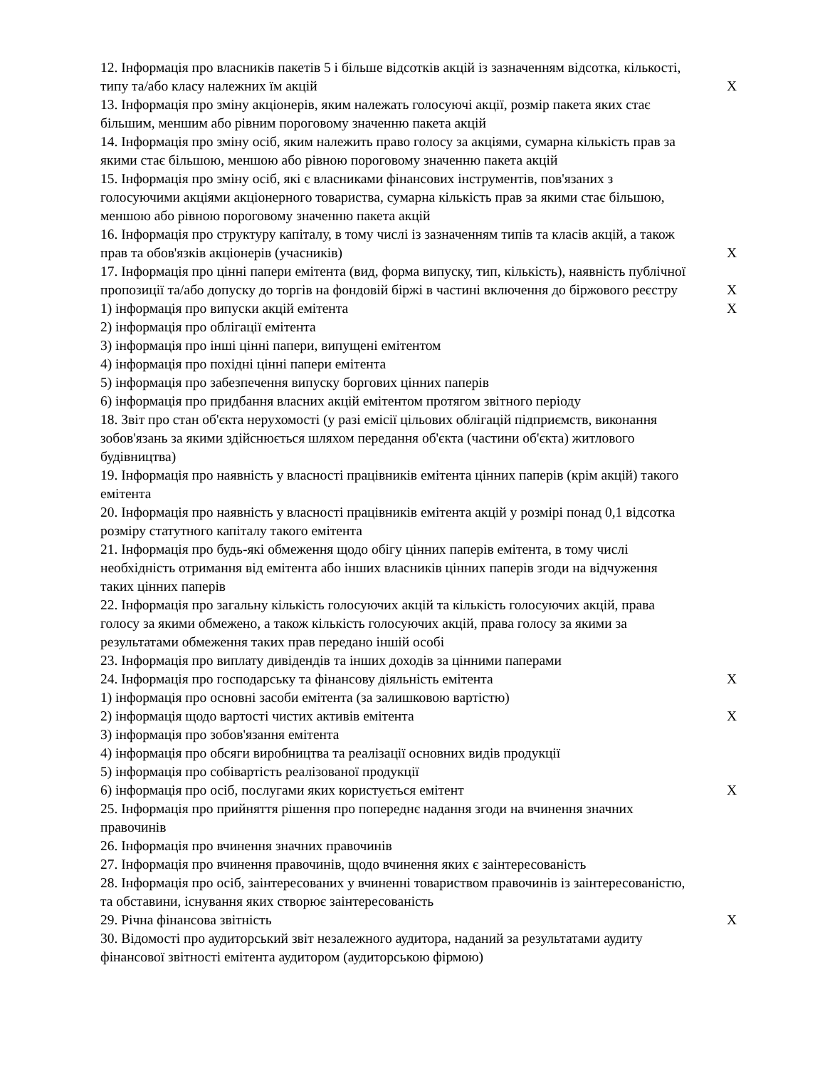| 12. Інформація про власників пакетів 5 і більше відсотків акцій із зазначенням відсотка, кількості, типу та/або класу належних їм акцій | X |
| 13. Інформація про зміну акціонерів, яким належать голосуючі акції, розмір пакета яких стає більшим, меншим або рівним пороговому значенню пакета акцій | |
| 14. Інформація про зміну осіб, яким належить право голосу за акціями, сумарна кількість прав за якими стає більшою, меншою або рівною пороговому значенню пакета акцій | |
| 15. Інформація про зміну осіб, які є власниками фінансових інструментів, пов'язаних з голосуючими акціями акціонерного товариства, сумарна кількість прав за якими стає більшою, меншою або рівною пороговому значенню пакета акцій | |
| 16. Інформація про структуру капіталу, в тому числі із зазначенням типів та класів акцій, а також прав та обов'язків акціонерів (учасників) | X |
| 17. Інформація про цінні папери емітента (вид, форма випуску, тип, кількість), наявність публічної пропозиції та/або допуску до торгів на фондовій біржі в частині включення до біржового реєстру | X |
| 1) інформація про випуски акцій емітента | X |
| 2) інформація про облігації емітента | |
| 3) інформація про інші цінні папери, випущені емітентом | |
| 4) інформація про похідні цінні папери емітента | |
| 5) інформація про забезпечення випуску боргових цінних паперів | |
| 6) інформація про придбання власних акцій емітентом протягом звітного періоду | |
| 18. Звіт про стан об'єкта нерухомості (у разі емісії цільових облігацій підприємств, виконання зобов'язань за якими здійснюється шляхом передання об'єкта (частини об'єкта) житлового будівництва) | |
| 19. Інформація про наявність у власності працівників емітента цінних паперів (крім акцій) такого емітента | |
| 20. Інформація про наявність у власності працівників емітента акцій у розмірі понад 0,1 відсотка розміру статутного капіталу такого емітента | |
| 21. Інформація про будь-які обмеження щодо обігу цінних паперів емітента, в тому числі необхідність отримання від емітента або інших власників цінних паперів згоди на відчуження таких цінних паперів | |
| 22. Інформація про загальну кількість голосуючих акцій та кількість голосуючих акцій, права голосу за якими обмежено, а також кількість голосуючих акцій, права голосу за якими за результатами обмеження таких прав передано іншій особі | |
| 23. Інформація про виплату дивідендів та інших доходів за цінними паперами | |
| 24. Інформація про господарську та фінансову діяльність емітента | X |
| 1) інформація про основні засоби емітента (за залишковою вартістю) | |
| 2) інформація щодо вартості чистих активів емітента | X |
| 3) інформація про зобов'язання емітента | |
| 4) інформація про обсяги виробництва та реалізації основних видів продукції | |
| 5) інформація про собівартість реалізованої продукції | |
| 6) інформація про осіб, послугами яких користується емітент | X |
| 25. Інформація про прийняття рішення про попереднє надання згоди на вчинення значних правочинів | |
| 26. Інформація про вчинення значних правочинів | |
| 27. Інформація про вчинення правочинів, щодо вчинення яких є заінтересованість | |
| 28. Інформація про осіб, заінтересованих у вчиненні товариством правочинів із заінтересованістю, та обставини, існування яких створює заінтересованість | |
| 29. Річна фінансова звітність | X |
| 30. Відомості про аудиторський звіт незалежного аудитора, наданий за результатами аудиту фінансової звітності емітента аудитором (аудиторською фірмою) | |